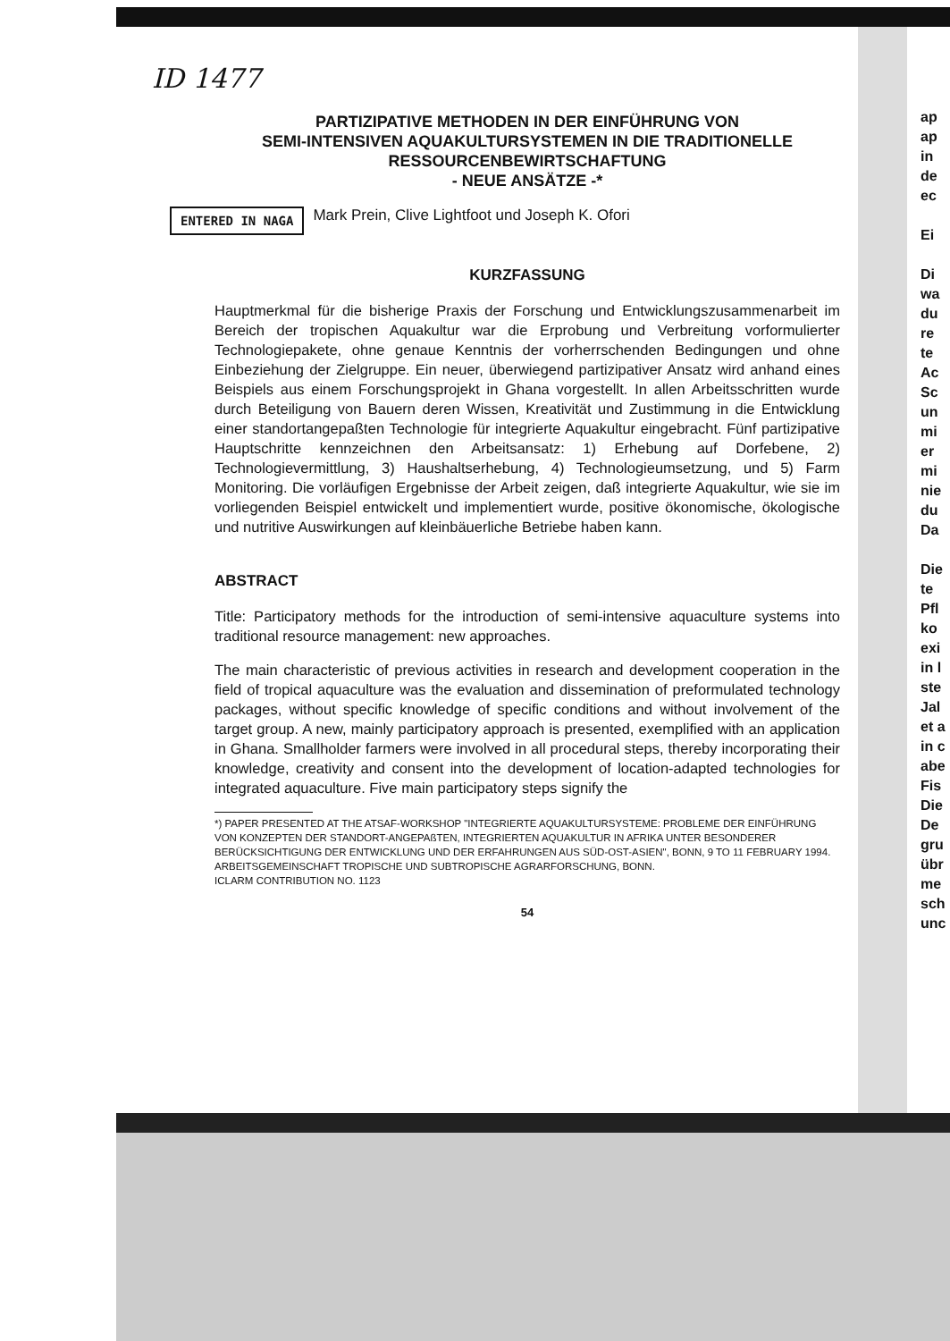ID 1477
PARTIZIPATIVE METHODEN IN DER EINFÜHRUNG VON
SEMI-INTENSIVEN AQUAKULTURSYSTEMEN IN DIE TRADITIONELLE
RESSOURCENBEWIRTSCHAFTUNG
- NEUE ANSÄTZE -*
ENTERED IN NAGA Mark Prein, Clive Lightfoot und Joseph K. Ofori
KURZFASSUNG
Hauptmerkmal für die bisherige Praxis der Forschung und Entwicklungszusammenarbeit im Bereich der tropischen Aquakultur war die Erprobung und Verbreitung vorformulierter Technologiepakete, ohne genaue Kenntnis der vorherrschenden Bedingungen und ohne Einbeziehung der Zielgruppe. Ein neuer, überwiegend partizipativer Ansatz wird anhand eines Beispiels aus einem Forschungsprojekt in Ghana vorgestellt. In allen Arbeitsschritten wurde durch Beteiligung von Bauern deren Wissen, Kreativität und Zustimmung in die Entwicklung einer standortangepaßten Technologie für integrierte Aquakultur eingebracht. Fünf partizipative Hauptschritte kennzeichnen den Arbeitsansatz: 1) Erhebung auf Dorfebene, 2) Technologievermittlung, 3) Haushaltserhebung, 4) Technologieumsetzung, und 5) Farm Monitoring. Die vorläufigen Ergebnisse der Arbeit zeigen, daß integrierte Aquakultur, wie sie im vorliegenden Beispiel entwickelt und implementiert wurde, positive ökonomische, ökologische und nutritive Auswirkungen auf kleinbäuerliche Betriebe haben kann.
ABSTRACT
Title: Participatory methods for the introduction of semi-intensive aquaculture systems into traditional resource management: new approaches.
The main characteristic of previous activities in research and development cooperation in the field of tropical aquaculture was the evaluation and dissemination of preformulated technology packages, without specific knowledge of specific conditions and without involvement of the target group. A new, mainly participatory approach is presented, exemplified with an application in Ghana. Smallholder farmers were involved in all procedural steps, thereby incorporating their knowledge, creativity and consent into the development of location-adapted technologies for integrated aquaculture. Five main participatory steps signify the
*) PAPER PRESENTED AT THE ATSAF-WORKSHOP "INTEGRIERTE AQUAKULTURSYSTEME: PROBLEME DER EINFÜHRUNG VON KONZEPTEN DER STANDORT-ANGEPAßTEN, INTEGRIERTEN AQUAKULTUR IN AFRIKA UNTER BESONDERER BERÜCKSICHTIGUNG DER ENTWICKLUNG UND DER ERFAHRUNGEN AUS SÜD-OST-ASIEN", BONN, 9 TO 11 FEBRUARY 1994. ARBEITSGEMEINSCHAFT TROPISCHE UND SUBTROPISCHE AGRARFORSCHUNG, BONN.
ICLARM CONTRIBUTION NO. 1123
54
ap ap in de ec
Ei
Di wa du re te Ac Sc un mi er mi nie du Da
Die te Pfl ko exi in l ste Jal et a in c abe Fis Die De gru übr me sch unc